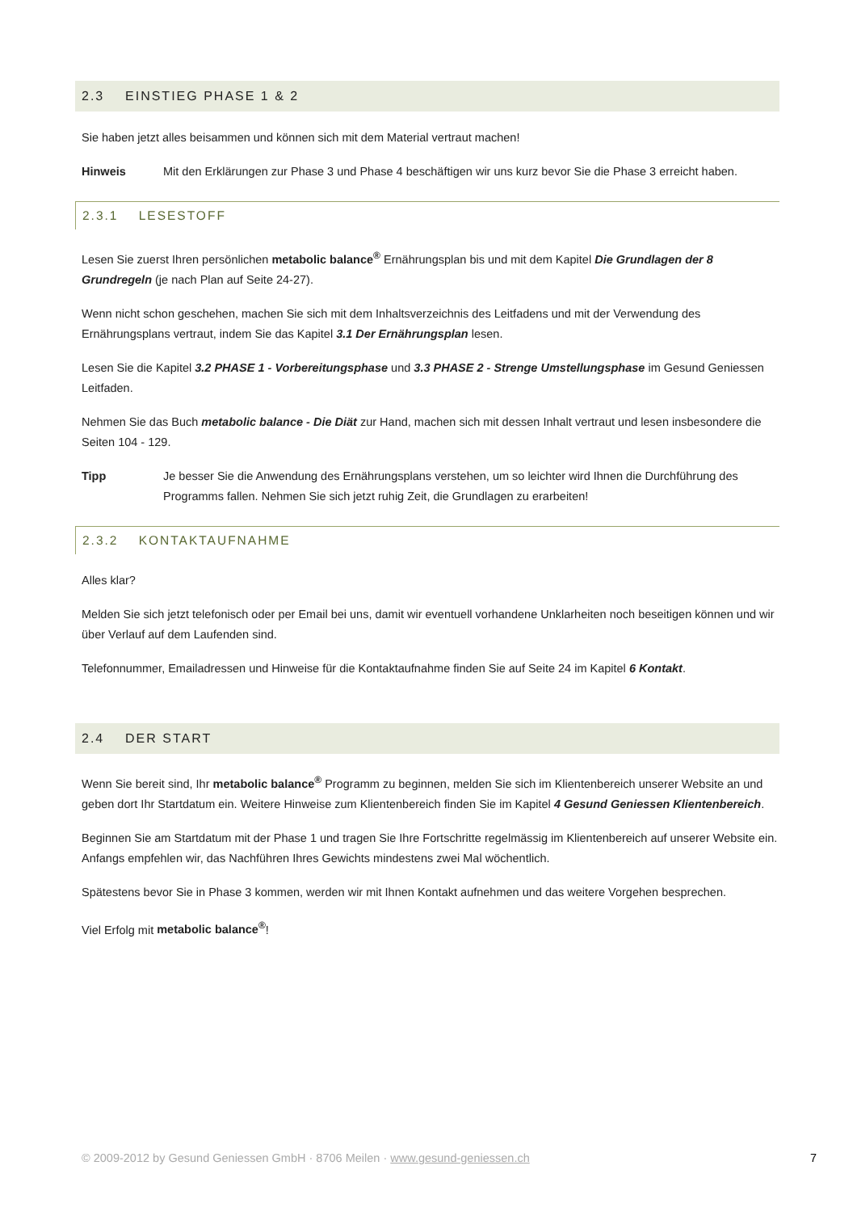2.3 EINSTIEG PHASE 1 & 2
Sie haben jetzt alles beisammen und können sich mit dem Material vertraut machen!
Hinweis Mit den Erklärungen zur Phase 3 und Phase 4 beschäftigen wir uns kurz bevor Sie die Phase 3 erreicht haben.
2.3.1 LESESTOFF
Lesen Sie zuerst Ihren persönlichen metabolic balance<sup>®</sup> Ernährungsplan bis und mit dem Kapitel Die Grundlagen der 8 Grundregeln (je nach Plan auf Seite 24-27).
Wenn nicht schon geschehen, machen Sie sich mit dem Inhaltsverzeichnis des Leitfadens und mit der Verwendung des Ernährungsplans vertraut, indem Sie das Kapitel 3.1 Der Ernährungsplan lesen.
Lesen Sie die Kapitel 3.2 PHASE 1 - Vorbereitungsphase und 3.3 PHASE 2 - Strenge Umstellungsphase im Gesund Geniessen Leitfaden.
Nehmen Sie das Buch metabolic balance - Die Diät zur Hand, machen sich mit dessen Inhalt vertraut und lesen insbesondere die Seiten 104 - 129.
Tipp Je besser Sie die Anwendung des Ernährungsplans verstehen, um so leichter wird Ihnen die Durchführung des Programms fallen. Nehmen Sie sich jetzt ruhig Zeit, die Grundlagen zu erarbeiten!
2.3.2 KONTAKTAUFNAHME
Alles klar?
Melden Sie sich jetzt telefonisch oder per Email bei uns, damit wir eventuell vorhandene Unklarheiten noch beseitigen können und wir über Verlauf auf dem Laufenden sind.
Telefonnummer, Emailadressen und Hinweise für die Kontaktaufnahme finden Sie auf Seite 24 im Kapitel 6 Kontakt.
2.4 DER START
Wenn Sie bereit sind, Ihr metabolic balance<sup>®</sup> Programm zu beginnen, melden Sie sich im Klientenbereich unserer Website an und geben dort Ihr Startdatum ein. Weitere Hinweise zum Klientenbereich finden Sie im Kapitel 4 Gesund Geniessen Klientenbereich.
Beginnen Sie am Startdatum mit der Phase 1 und tragen Sie Ihre Fortschritte regelmässig im Klientenbereich auf unserer Website ein. Anfangs empfehlen wir, das Nachführen Ihres Gewichts mindestens zwei Mal wöchentlich.
Spätestens bevor Sie in Phase 3 kommen, werden wir mit Ihnen Kontakt aufnehmen und das weitere Vorgehen besprechen.
Viel Erfolg mit metabolic balance<sup>®</sup>!
© 2009-2012 by Gesund Geniessen GmbH · 8706 Meilen · www.gesund-geniessen.ch 7